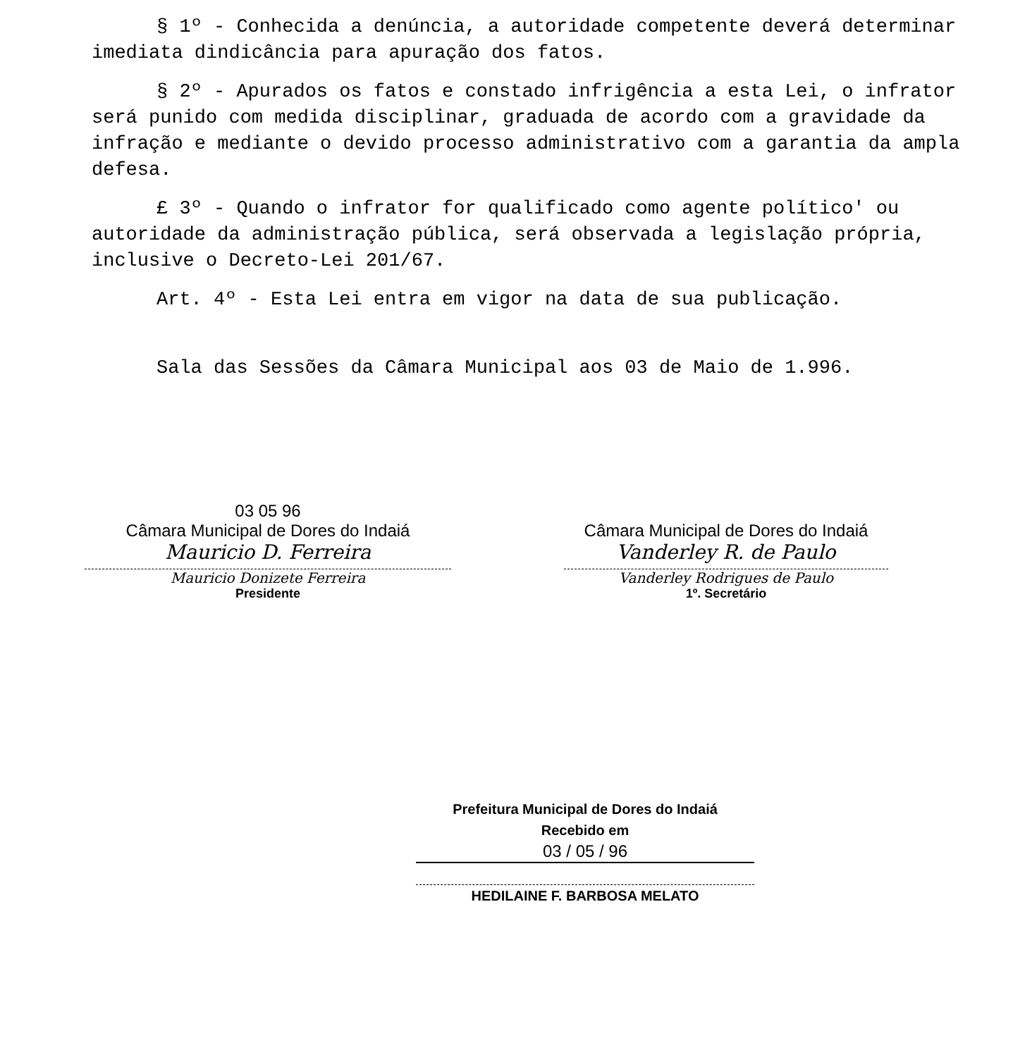§ 1º - Conhecida a denúncia, a autoridade competente deverá determinar imediata dindicância para apuração dos fatos.
§ 2º - Apurados os fatos e constado infrigência a esta Lei, o infrator será punido com medida disciplinar, graduada de acordo com a gravidade da infração e mediante o devido processo administrativo com a garantia da ampla defesa.
£ 3º - Quando o infrator for qualificado como agente político' ou autoridade da administração pública, será observada a legislação própria, inclusive o Decreto-Lei 201/67.
Art. 4º - Esta Lei entra em vigor na data de sua publicação.
Sala das Sessões da Câmara Municipal aos 03 de Maio de 1.996.
03 05 96
Câmara Municipal de Dores do Indaiá
Mauricio D. Ferreira
Mauricio Donizete Ferreira
Presidente
Câmara Municipal de Dores do Indaiá
Vanderley R. de Paulo
Vanderley Rodrigues de Paulo
1º. Secretário
Prefeitura Municipal de Dores do Indaiá
Recebido em
03 / 05 / 96
HEDILAINE F. BARBOSA MELATO